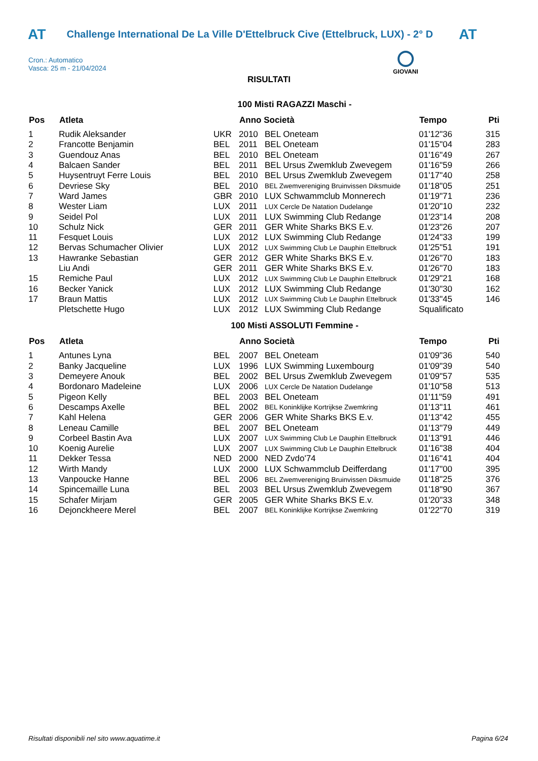AT Challenge International De La Ville D'Ettelbruck Cive (Ettelbruck, LUX) - 2° D AT
Cron.: Automatico
Vasca: 25 m - 21/04/2024
GIOVANI
RISULTATI
100 Misti RAGAZZI Maschi -
| Pos | Atleta | | Anno Società | | Tempo | Pti |
| --- | --- | --- | --- | --- | --- | --- |
| 1 | Rudik Aleksander | UKR | 2010 | BEL Oneteam | 01'12"36 | 315 |
| 2 | Francotte Benjamin | BEL | 2011 | BEL Oneteam | 01'15"04 | 283 |
| 3 | Guendouz Anas | BEL | 2010 | BEL Oneteam | 01'16"49 | 267 |
| 4 | Balcaen Sander | BEL | 2011 | BEL Ursus Zwemklub Zwevegem | 01'16"59 | 266 |
| 5 | Huysentruyt Ferre Louis | BEL | 2010 | BEL Ursus Zwemklub Zwevegem | 01'17"40 | 258 |
| 6 | Devriese Sky | BEL | 2010 | BEL Zwemvereniging Bruinvissen Diksmuide | 01'18"05 | 251 |
| 7 | Ward James | GBR | 2010 | LUX Schwammclub Monnerech | 01'19"71 | 236 |
| 8 | Wester Liam | LUX | 2011 | LUX Cercle De Natation Dudelange | 01'20"10 | 232 |
| 9 | Seidel Pol | LUX | 2011 | LUX Swimming Club Redange | 01'23"14 | 208 |
| 10 | Schulz Nick | GER | 2011 | GER White Sharks BKS E.v. | 01'23"26 | 207 |
| 11 | Fesquet Louis | LUX | 2012 | LUX Swimming Club Redange | 01'24"33 | 199 |
| 12 | Bervas Schumacher Olivier | LUX | 2012 | LUX Swimming Club Le Dauphin Ettelbruck | 01'25"51 | 191 |
| 13 | Hawranke Sebastian | GER | 2012 | GER White Sharks BKS E.v. | 01'26"70 | 183 |
| | Liu Andi | GER | 2011 | GER White Sharks BKS E.v. | 01'26"70 | 183 |
| 15 | Remiche Paul | LUX | 2012 | LUX Swimming Club Le Dauphin Ettelbruck | 01'29"21 | 168 |
| 16 | Becker Yanick | LUX | 2012 | LUX Swimming Club Redange | 01'30"30 | 162 |
| 17 | Braun Mattis | LUX | 2012 | LUX Swimming Club Le Dauphin Ettelbruck | 01'33"45 | 146 |
| | Pletschette Hugo | LUX | 2012 | LUX Swimming Club Redange | Squalificato | |
100 Misti ASSOLUTI Femmine -
| Pos | Atleta | | Anno Società | | Tempo | Pti |
| --- | --- | --- | --- | --- | --- | --- |
| 1 | Antunes Lyna | BEL | 2007 | BEL Oneteam | 01'09"36 | 540 |
| 2 | Banky Jacqueline | LUX | 1996 | LUX Swimming Luxembourg | 01'09"39 | 540 |
| 3 | Demeyere Anouk | BEL | 2002 | BEL Ursus Zwemklub Zwevegem | 01'09"57 | 535 |
| 4 | Bordonaro Madeleine | LUX | 2006 | LUX Cercle De Natation Dudelange | 01'10"58 | 513 |
| 5 | Pigeon Kelly | BEL | 2003 | BEL Oneteam | 01'11"59 | 491 |
| 6 | Descamps Axelle | BEL | 2002 | BEL Koninklijke Kortrijkse Zwemkring | 01'13"11 | 461 |
| 7 | Kahl Helena | GER | 2006 | GER White Sharks BKS E.v. | 01'13"42 | 455 |
| 8 | Leneau Camille | BEL | 2007 | BEL Oneteam | 01'13"79 | 449 |
| 9 | Corbeel Bastin Ava | LUX | 2007 | LUX Swimming Club Le Dauphin Ettelbruck | 01'13"91 | 446 |
| 10 | Koenig Aurelie | LUX | 2007 | LUX Swimming Club Le Dauphin Ettelbruck | 01'16"38 | 404 |
| 11 | Dekker Tessa | NED | 2000 | NED Zvdo'74 | 01'16"41 | 404 |
| 12 | Wirth Mandy | LUX | 2000 | LUX Schwammclub Deifferdang | 01'17"00 | 395 |
| 13 | Vanpoucke Hanne | BEL | 2006 | BEL Zwemvereniging Bruinvissen Diksmuide | 01'18"25 | 376 |
| 14 | Spincemaille Luna | BEL | 2003 | BEL Ursus Zwemklub Zwevegem | 01'18"90 | 367 |
| 15 | Schafer Mirjam | GER | 2005 | GER White Sharks BKS E.v. | 01'20"33 | 348 |
| 16 | Dejonckheere Merel | BEL | 2007 | BEL Koninklijke Kortrijkse Zwemkring | 01'22"70 | 319 |
Risultati disponibili nel sito www.aquatime.it Pagina 6/24